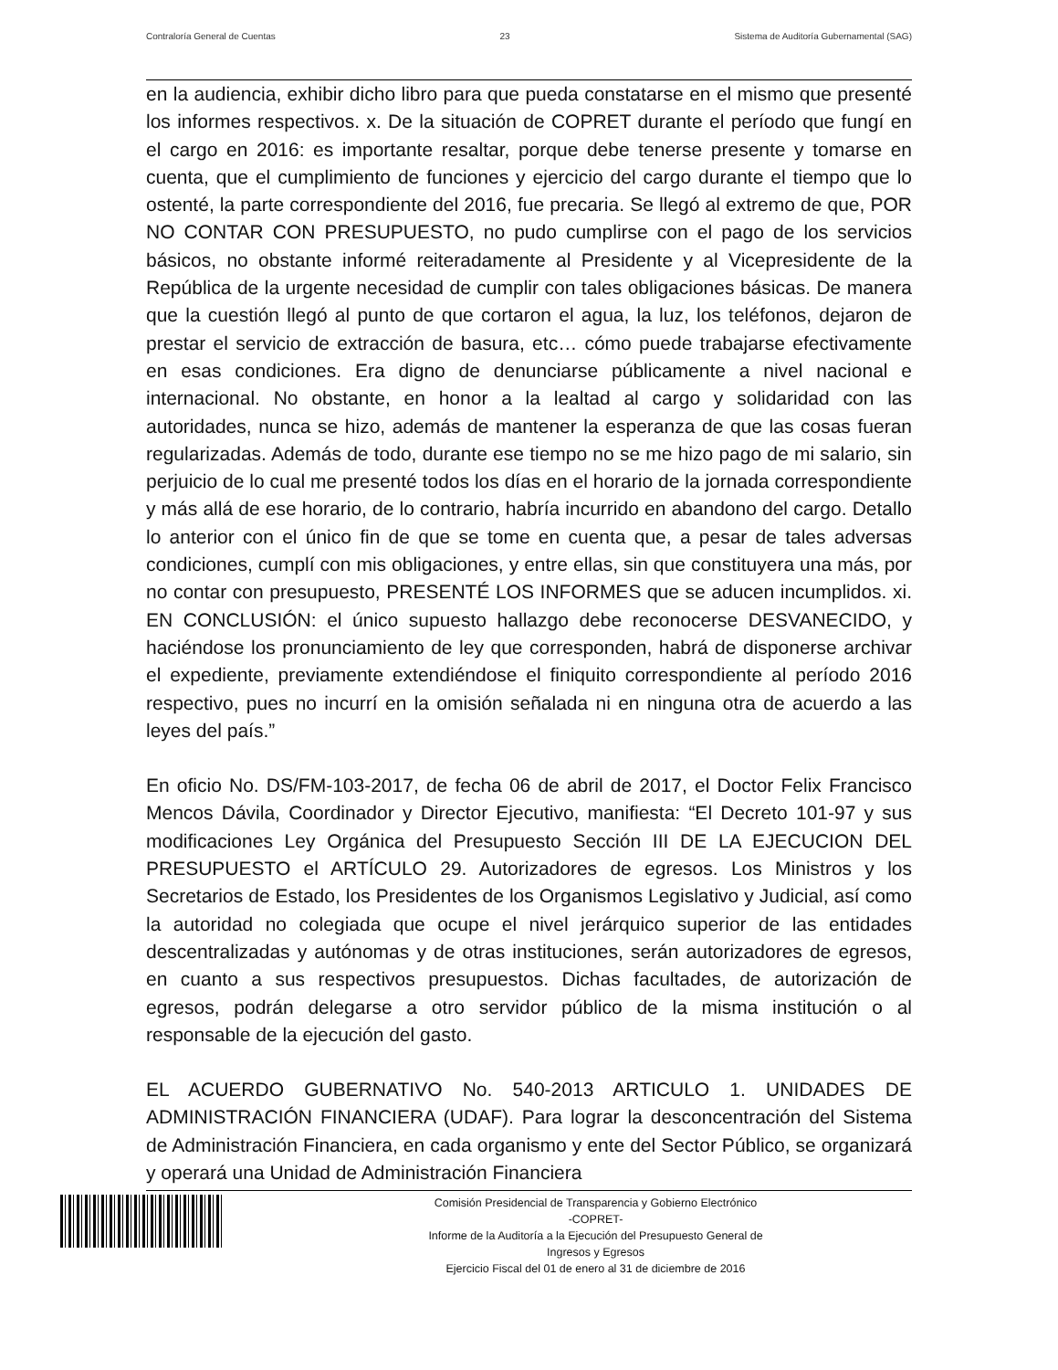Contraloría General de Cuentas 23 Sistema de Auditoría Gubernamental (SAG)
en la audiencia, exhibir dicho libro para que pueda constatarse en el mismo que presenté los informes respectivos. x. De la situación de COPRET durante el período que fungí en el cargo en 2016: es importante resaltar, porque debe tenerse presente y tomarse en cuenta, que el cumplimiento de funciones y ejercicio del cargo durante el tiempo que lo ostenté, la parte correspondiente del 2016, fue precaria. Se llegó al extremo de que, POR NO CONTAR CON PRESUPUESTO, no pudo cumplirse con el pago de los servicios básicos, no obstante informé reiteradamente al Presidente y al Vicepresidente de la República de la urgente necesidad de cumplir con tales obligaciones básicas. De manera que la cuestión llegó al punto de que cortaron el agua, la luz, los teléfonos, dejaron de prestar el servicio de extracción de basura, etc… cómo puede trabajarse efectivamente en esas condiciones. Era digno de denunciarse públicamente a nivel nacional e internacional. No obstante, en honor a la lealtad al cargo y solidaridad con las autoridades, nunca se hizo, además de mantener la esperanza de que las cosas fueran regularizadas. Además de todo, durante ese tiempo no se me hizo pago de mi salario, sin perjuicio de lo cual me presenté todos los días en el horario de la jornada correspondiente y más allá de ese horario, de lo contrario, habría incurrido en abandono del cargo. Detallo lo anterior con el único fin de que se tome en cuenta que, a pesar de tales adversas condiciones, cumplí con mis obligaciones, y entre ellas, sin que constituyera una más, por no contar con presupuesto, PRESENTÉ LOS INFORMES que se aducen incumplidos. xi. EN CONCLUSIÓN: el único supuesto hallazgo debe reconocerse DESVANECIDO, y haciéndose los pronunciamiento de ley que corresponden, habrá de disponerse archivar el expediente, previamente extendiéndose el finiquito correspondiente al período 2016 respectivo, pues no incurrí en la omisión señalada ni en ninguna otra de acuerdo a las leyes del país.”
En oficio No. DS/FM-103-2017, de fecha 06 de abril de 2017, el Doctor Felix Francisco Mencos Dávila, Coordinador y Director Ejecutivo, manifiesta: “El Decreto 101-97 y sus modificaciones Ley Orgánica del Presupuesto Sección III DE LA EJECUCION DEL PRESUPUESTO el ARTÍCULO 29. Autorizadores de egresos. Los Ministros y los Secretarios de Estado, los Presidentes de los Organismos Legislativo y Judicial, así como la autoridad no colegiada que ocupe el nivel jerárquico superior de las entidades descentralizadas y autónomas y de otras instituciones, serán autorizadores de egresos, en cuanto a sus respectivos presupuestos. Dichas facultades, de autorización de egresos, podrán delegarse a otro servidor público de la misma institución o al responsable de la ejecución del gasto.
EL ACUERDO GUBERNATIVO No. 540-2013 ARTICULO 1. UNIDADES DE ADMINISTRACIÓN FINANCIERA (UDAF). Para lograr la desconcentración del Sistema de Administración Financiera, en cada organismo y ente del Sector Público, se organizará y operará una Unidad de Administración Financiera
Comisión Presidencial de Transparencia y Gobierno Electrónico
-COPRET-
Informe de la Auditoría a la Ejecución del Presupuesto General de
Ingresos y Egresos
Ejercicio Fiscal del 01 de enero al 31 de diciembre de 2016